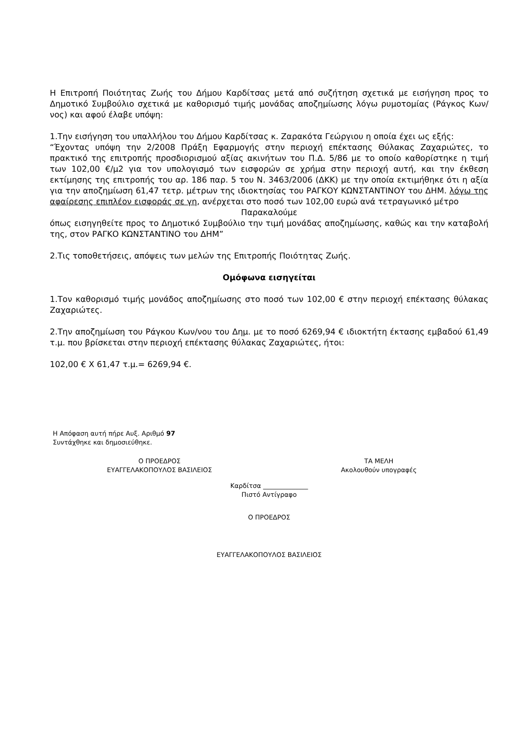Η Επιτροπή Ποιότητας Ζωής του Δήμου Καρδίτσας μετά από συζήτηση σχετικά με εισήγηση προς το Δημοτικό Συμβούλιο σχετικά με καθορισμό τιμής μονάδας αποζημίωσης λόγω ρυμοτομίας (Ράγκος Κων/νος) και αφού έλαβε υπόψη:
1.Την εισήγηση του υπαλλήλου του Δήμου Καρδίτσας κ. Ζαρακότα Γεώργιου η οποία έχει ως εξής:
“Έχοντας υπόψη την 2/2008 Πράξη Εφαρμογής στην περιοχή επέκτασης Θύλακας Ζαχαριώτες, το πρακτικό της επιτροπής προσδιορισμού αξίας ακινήτων του Π.Δ. 5/86 με το οποίο καθορίστηκε η τιμή των 102,00 €/μ2 για τον υπολογισμό των εισφορών σε χρήμα στην περιοχή αυτή, και την έκθεση εκτίμησης της επιτροπής του αρ. 186 παρ. 5 του Ν. 3463/2006 (ΔΚΚ) με την οποία εκτιμήθηκε ότι η αξία για την αποζημίωση 61,47 τετρ. μέτρων της ιδιοκτησίας του ΡΑΓΚΟΥ ΚΩΝΣΤΑΝΤΙΝΟΥ του ΔΗΜ. λόγω της αφαίρεσης επιπλέον εισφοράς σε γη, ανέρχεται στο ποσό των 102,00 ευρώ ανά τετραγωνικό μέτρο
Παρακαλούμε
όπως εισηγηθείτε προς το Δημοτικό Συμβούλιο την τιμή μονάδας αποζημίωσης, καθώς και την καταβολή της, στον ΡΑΓΚΟ ΚΩΝΣΤΑΝΤΙΝΟ του ΔΗΜ”
2.Τις τοποθετήσεις, απόψεις των μελών της Επιτροπής Ποιότητας Ζωής.
Ομόφωνα εισηγείται
1.Τον καθορισμό τιμής μονάδος αποζημίωσης στο ποσό των 102,00 € στην περιοχή επέκτασης θύλακας Ζαχαριώτες.
2.Την αποζημίωση του Ράγκου Κων/νου του Δημ. με το ποσό 6269,94 € ιδιοκτήτη έκτασης εμβαδού 61,49 τ.μ. που βρίσκεται στην περιοχή επέκτασης θύλακας Ζαχαριώτες, ήτοι:
102,00 € Χ 61,47 τ.μ.= 6269,94 €.
Η Απόφαση αυτή πήρε Αυξ. Αριθμό 97
Συντάχθηκε και δημοσιεύθηκε.
Ο ΠΡΟΕΔΡΟΣ
ΕΥΑΓΓΕΛΑΚΟΠΟΥΛΟΣ ΒΑΣΙΛΕΙΟΣ
ΤΑ ΜΕΛΗ
Ακολουθούν υπογραφές
Καρδίτσα ______________
Πιστό Αντίγραφο
Ο ΠΡΟΕΔΡΟΣ
ΕΥΑΓΓΕΛΑΚΟΠΟΥΛΟΣ ΒΑΣΙΛΕΙΟΣ